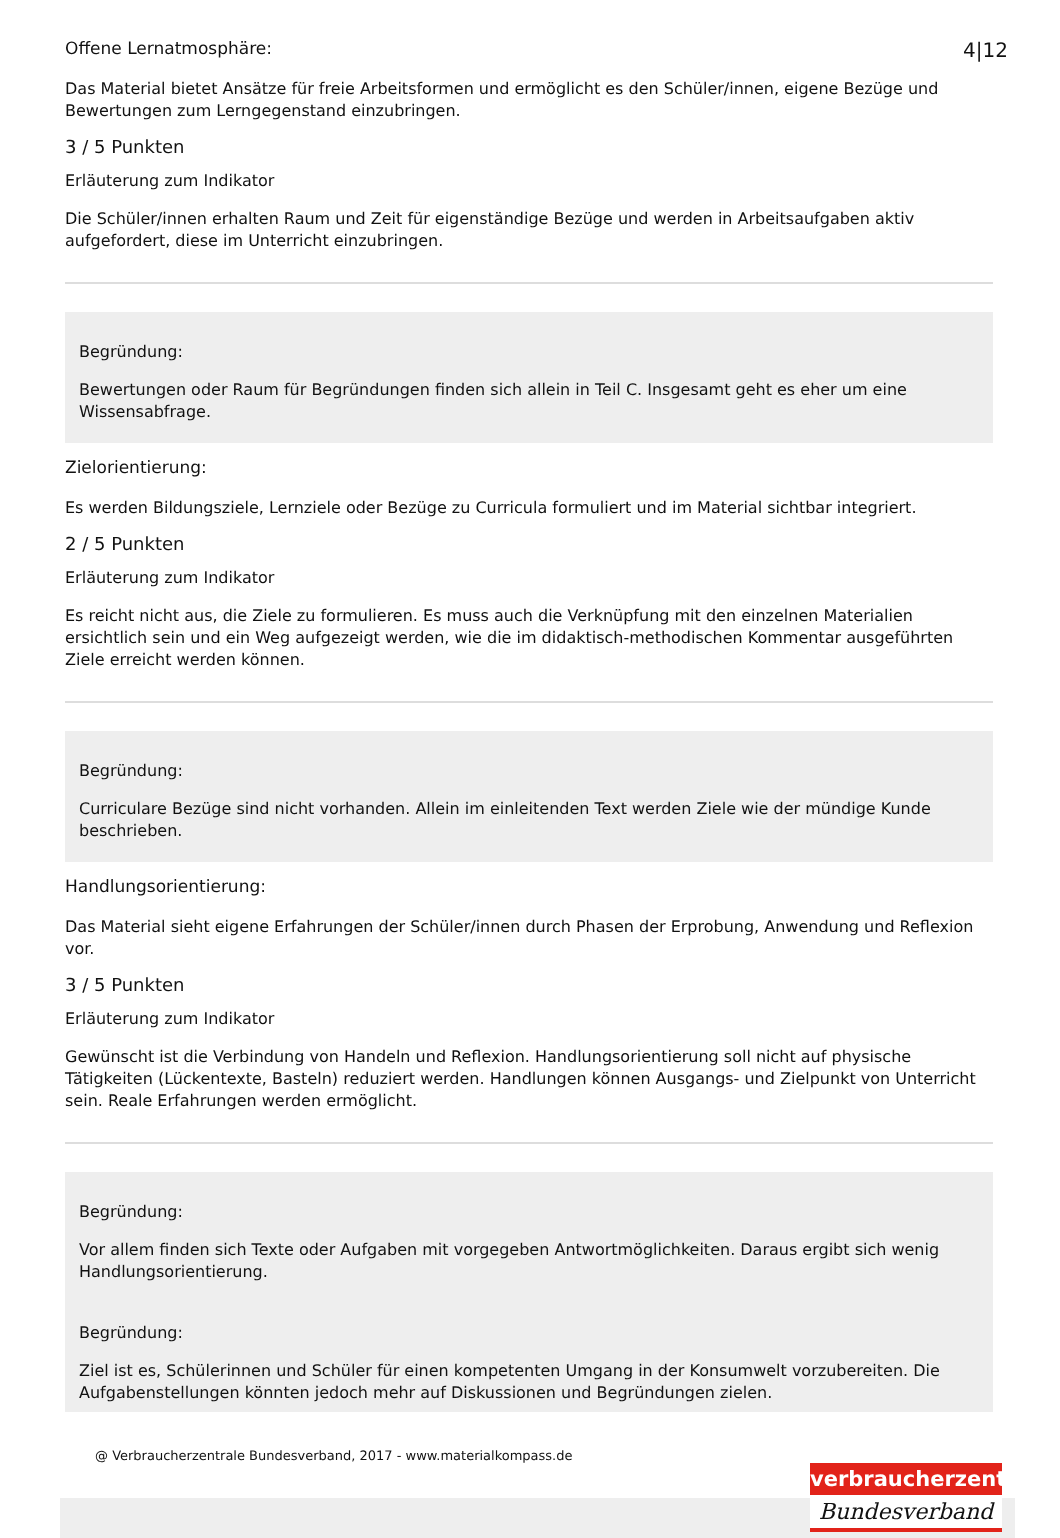4|12
Offene Lernatmosphäre:
Das Material bietet Ansätze für freie Arbeitsformen und ermöglicht es den Schüler/innen, eigene Bezüge und Bewertungen zum Lerngegenstand einzubringen.
3 / 5 Punkten
Erläuterung zum Indikator
Die Schüler/innen erhalten Raum und Zeit für eigenständige Bezüge und werden in Arbeitsaufgaben aktiv aufgefordert, diese im Unterricht einzubringen.
Begründung:
Bewertungen oder Raum für Begründungen finden sich allein in Teil C. Insgesamt geht es eher um eine Wissensabfrage.
Zielorientierung:
Es werden Bildungsziele, Lernziele oder Bezüge zu Curricula formuliert und im Material sichtbar integriert.
2 / 5 Punkten
Erläuterung zum Indikator
Es reicht nicht aus, die Ziele zu formulieren. Es muss auch die Verknüpfung mit den einzelnen Materialien ersichtlich sein und ein Weg aufgezeigt werden, wie die im didaktisch-methodischen Kommentar ausgeführten Ziele erreicht werden können.
Begründung:
Curriculare Bezüge sind nicht vorhanden. Allein im einleitenden Text werden Ziele wie der mündige Kunde beschrieben.
Handlungsorientierung:
Das Material sieht eigene Erfahrungen der Schüler/innen durch Phasen der Erprobung, Anwendung und Reflexion vor.
3 / 5 Punkten
Erläuterung zum Indikator
Gewünscht ist die Verbindung von Handeln und Reflexion. Handlungsorientierung soll nicht auf physische Tätigkeiten (Lückentexte, Basteln) reduziert werden. Handlungen können Ausgangs- und Zielpunkt von Unterricht sein. Reale Erfahrungen werden ermöglicht.
Begründung:
Vor allem finden sich Texte oder Aufgaben mit vorgegeben Antwortmöglichkeiten. Daraus ergibt sich wenig Handlungsorientierung.
Begründung:
Ziel ist es, Schülerinnen und Schüler für einen kompetenten Umgang in der Konsumwelt vorzubereiten. Die Aufgabenstellungen könnten jedoch mehr auf Diskussionen und Begründungen zielen.
@ Verbraucherzentrale Bundesverband, 2017 - www.materialkompass.de
verbraucherzentrale
Bundesverband